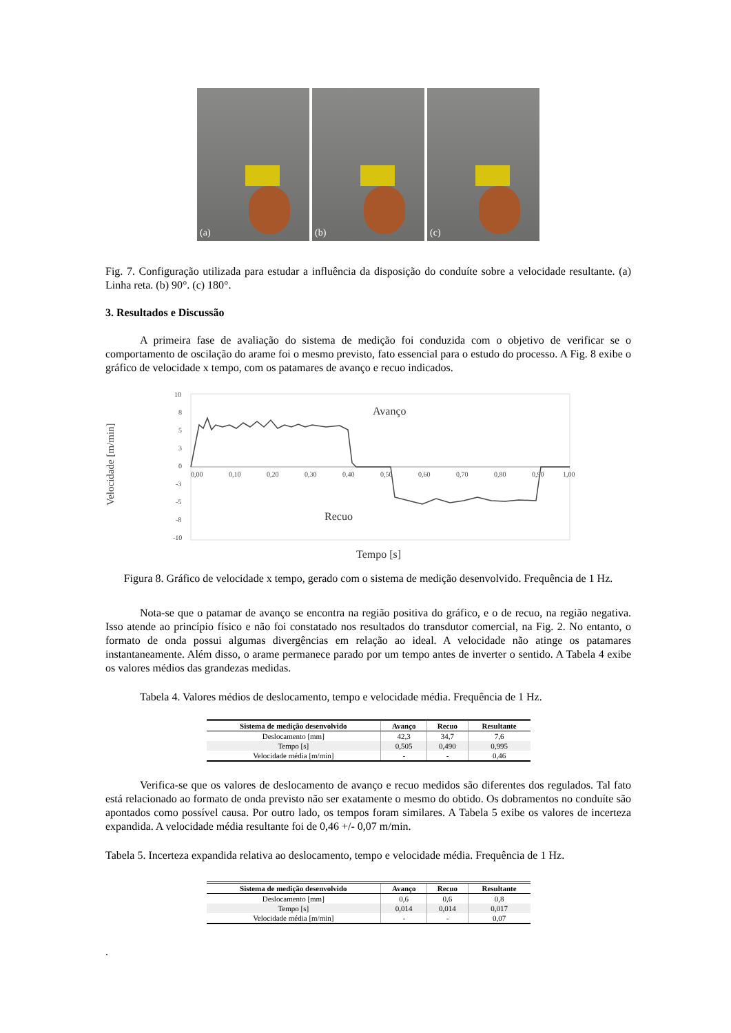(a)
(b)
(c)
Fig. 7. Configuração utilizada para estudar a influência da disposição do conduíte sobre a velocidade resultante. (a) Linha reta. (b) 90°. (c) 180°.
3. Resultados e Discussão
A primeira fase de avaliação do sistema de medição foi conduzida com o objetivo de verificar se o comportamento de oscilação do arame foi o mesmo previsto, fato essencial para o estudo do processo. A Fig. 8 exibe o gráfico de velocidade x tempo, com os patamares de avanço e recuo indicados.
Velocidade [m/min]
10
8
5
3
0
-3
-5
-8
-10
0,00
0,10
0,20
0,30
0,40
0,50
0,60
0,70
0,80
0,90
1,00
Avanço
Recuo
Tempo [s]
Figura 8. Gráfico de velocidade x tempo, gerado com o sistema de medição desenvolvido. Frequência de 1 Hz.
Nota-se que o patamar de avanço se encontra na região positiva do gráfico, e o de recuo, na região negativa. Isso atende ao princípio físico e não foi constatado nos resultados do transdutor comercial, na Fig. 2. No entanto, o formato de onda possui algumas divergências em relação ao ideal. A velocidade não atinge os patamares instantaneamente. Além disso, o arame permanece parado por um tempo antes de inverter o sentido. A Tabela 4 exibe os valores médios das grandezas medidas.
Tabela 4. Valores médios de deslocamento, tempo e velocidade média. Frequência de 1 Hz.
| Sistema de medição desenvolvido | Avanço | Recuo | Resultante |
| --- | --- | --- | --- |
| Deslocamento [mm] | 42,3 | 34,7 | 7,6 |
| Tempo [s] | 0,505 | 0,490 | 0,995 |
| Velocidade média [m/min] | - | - | 0,46 |
Verifica-se que os valores de deslocamento de avanço e recuo medidos são diferentes dos regulados. Tal fato está relacionado ao formato de onda previsto não ser exatamente o mesmo do obtido. Os dobramentos no conduíte são apontados como possível causa. Por outro lado, os tempos foram similares. A Tabela 5 exibe os valores de incerteza expandida. A velocidade média resultante foi de 0,46 +/- 0,07 m/min.
Tabela 5. Incerteza expandida relativa ao deslocamento, tempo e velocidade média. Frequência de 1 Hz.
| Sistema de medição desenvolvido | Avanço | Recuo | Resultante |
| --- | --- | --- | --- |
| Deslocamento [mm] | 0,6 | 0,6 | 0,8 |
| Tempo [s] | 0,014 | 0,014 | 0,017 |
| Velocidade média [m/min] | - | - | 0,07 |
.